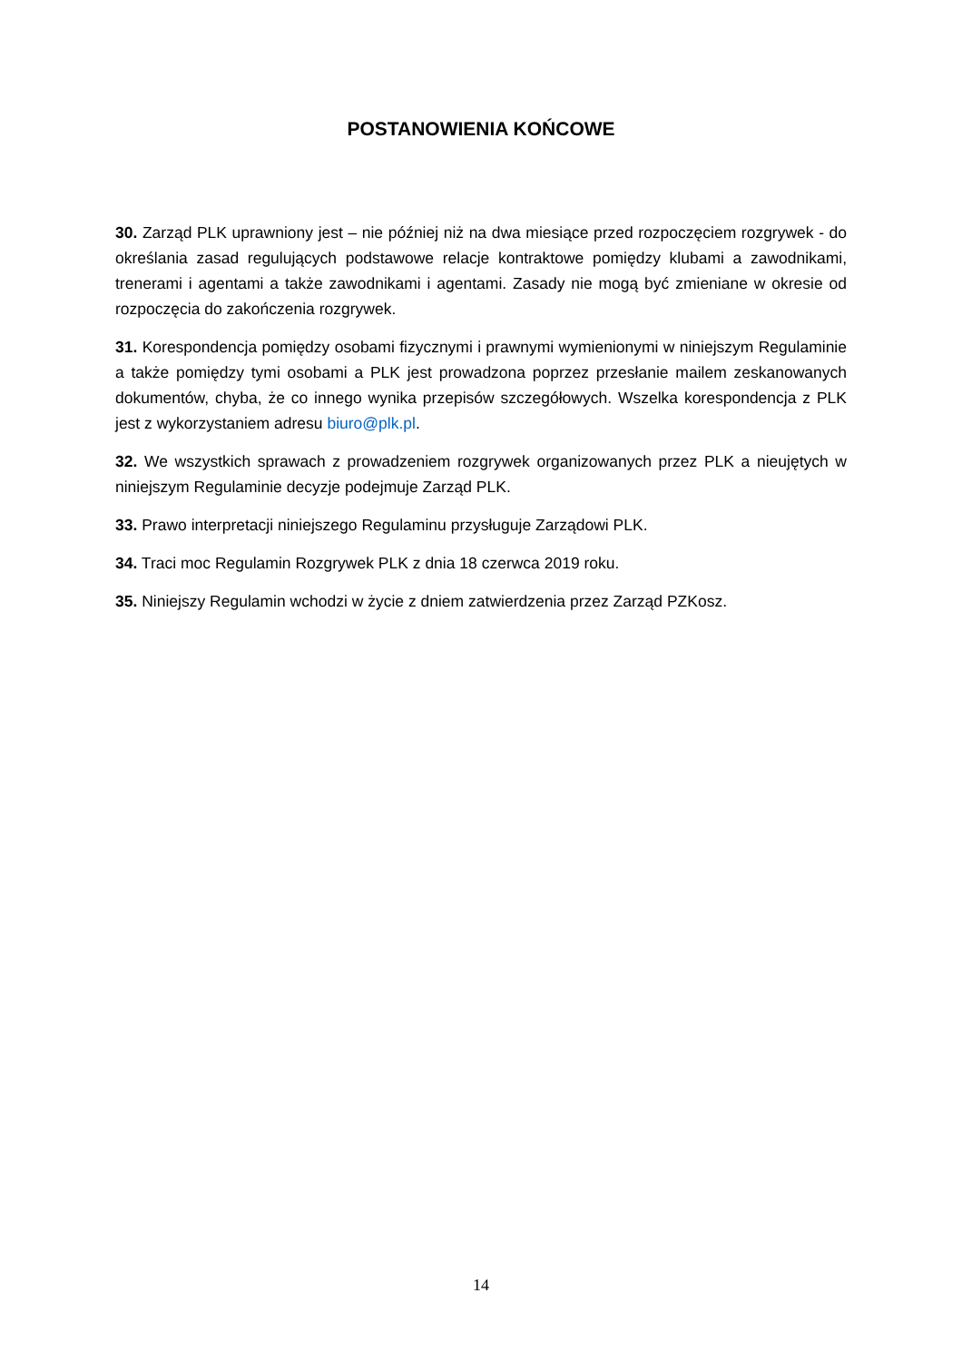POSTANOWIENIA KOŃCOWE
30. Zarząd PLK uprawniony jest – nie później niż na dwa miesiące przed rozpoczęciem rozgrywek - do określania zasad regulujących podstawowe relacje kontraktowe pomiędzy klubami a zawodnikami, trenerami i agentami a także zawodnikami i agentami. Zasady nie mogą być zmieniane w okresie od rozpoczęcia do zakończenia rozgrywek.
31. Korespondencja pomiędzy osobami fizycznymi i prawnymi wymienionymi w niniejszym Regulaminie a także pomiędzy tymi osobami a PLK jest prowadzona poprzez przesłanie mailem zeskanowanych dokumentów, chyba, że co innego wynika przepisów szczegółowych. Wszelka korespondencja z PLK jest z wykorzystaniem adresu biuro@plk.pl.
32. We wszystkich sprawach z prowadzeniem rozgrywek organizowanych przez PLK a nieujętych w niniejszym Regulaminie decyzje podejmuje Zarząd PLK.
33. Prawo interpretacji niniejszego Regulaminu przysługuje Zarządowi PLK.
34. Traci moc Regulamin Rozgrywek PLK z dnia 18 czerwca 2019 roku.
35. Niniejszy Regulamin wchodzi w życie z dniem zatwierdzenia przez Zarząd PZKosz.
14